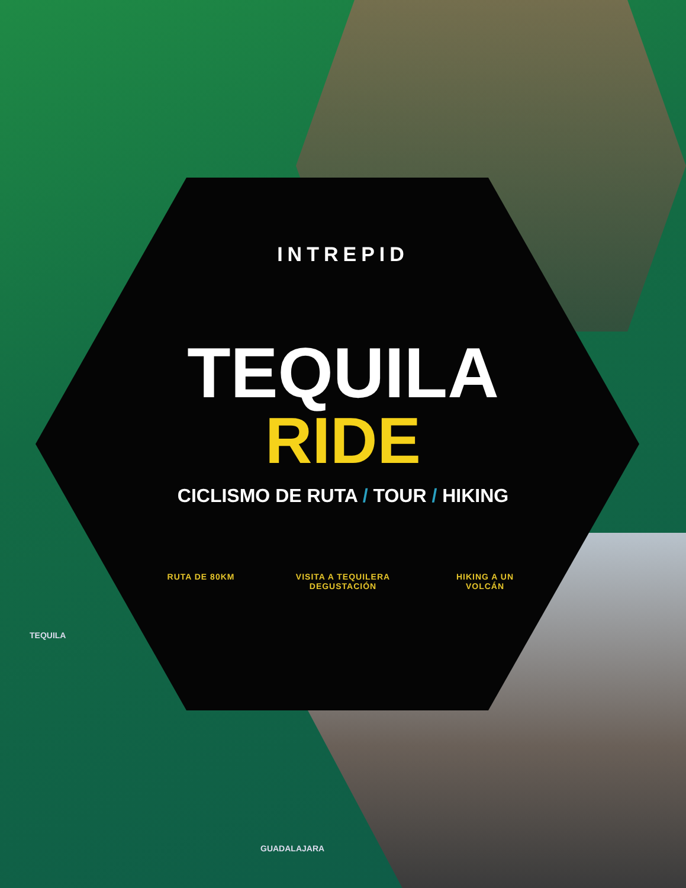INTREPID
TEQUILA
RIDE
CICLISMO DE RUTA / TOUR / HIKING
RUTA DE 80KM VISITA A TEQUILERA
DEGUSTACIÓN
HIKING A UN
VOLCÁN
TEQUILA
GUADALAJARA